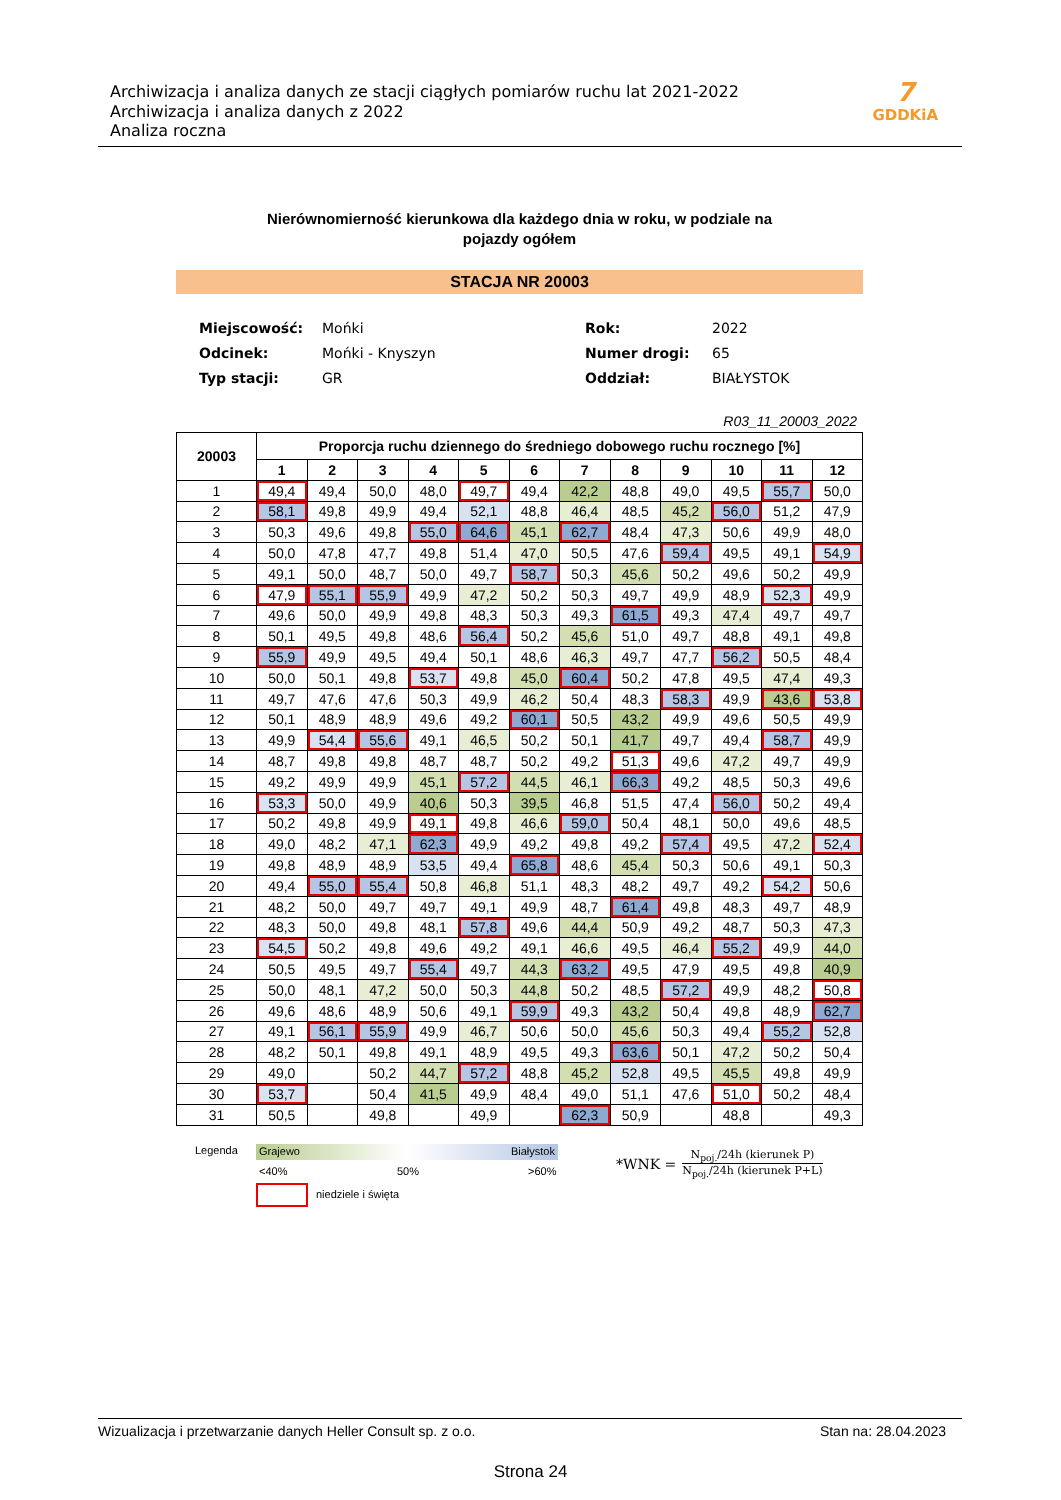Archiwizacja i analiza danych ze stacji ciągłych pomiarów ruchu lat 2021-2022
Archiwizacja i analiza danych z 2022
Analiza roczna
7
GDDKiA
Nierównomierność kierunkowa dla każdego dnia w roku, w podziale na
pojazdy ogółem
STACJA NR 20003
| Miejscowość: | Mońki | Rok: | 2022 |
| Odcinek: | Mońki - Knyszyn | Numer drogi: | 65 |
| Typ stacji: | GR | Oddział: | BIAŁYSTOK |
R03_11_20003_2022
| 20003 | Proporcja ruchu dziennego do średniego dobowego ruchu rocznego [%] | | | | | | | | | | | |
| --- | --- | --- | --- | --- | --- | --- | --- | --- | --- | --- | --- | --- |
| | 1 | 2 | 3 | 4 | 5 | 6 | 7 | 8 | 9 | 10 | 11 | 12 |
| 1 | 49,4 | 49,4 | 50,0 | 48,0 | 49,7 | 49,4 | 42,2 | 48,8 | 49,0 | 49,5 | 55,7 | 50,0 |
| 2 | 58,1 | 49,8 | 49,9 | 49,4 | 52,1 | 48,8 | 46,4 | 48,5 | 45,2 | 56,0 | 51,2 | 47,9 |
| 3 | 50,3 | 49,6 | 49,8 | 55,0 | 64,6 | 45,1 | 62,7 | 48,4 | 47,3 | 50,6 | 49,9 | 48,0 |
| 4 | 50,0 | 47,8 | 47,7 | 49,8 | 51,4 | 47,0 | 50,5 | 47,6 | 59,4 | 49,5 | 49,1 | 54,9 |
| 5 | 49,1 | 50,0 | 48,7 | 50,0 | 49,7 | 58,7 | 50,3 | 45,6 | 50,2 | 49,6 | 50,2 | 49,9 |
| 6 | 47,9 | 55,1 | 55,9 | 49,9 | 47,2 | 50,2 | 50,3 | 49,7 | 49,9 | 48,9 | 52,3 | 49,9 |
| 7 | 49,6 | 50,0 | 49,9 | 49,8 | 48,3 | 50,3 | 49,3 | 61,5 | 49,3 | 47,4 | 49,7 | 49,7 |
| 8 | 50,1 | 49,5 | 49,8 | 48,6 | 56,4 | 50,2 | 45,6 | 51,0 | 49,7 | 48,8 | 49,1 | 49,8 |
| 9 | 55,9 | 49,9 | 49,5 | 49,4 | 50,1 | 48,6 | 46,3 | 49,7 | 47,7 | 56,2 | 50,5 | 48,4 |
| 10 | 50,0 | 50,1 | 49,8 | 53,7 | 49,8 | 45,0 | 60,4 | 50,2 | 47,8 | 49,5 | 47,4 | 49,3 |
| 11 | 49,7 | 47,6 | 47,6 | 50,3 | 49,9 | 46,2 | 50,4 | 48,3 | 58,3 | 49,9 | 43,6 | 53,8 |
| 12 | 50,1 | 48,9 | 48,9 | 49,6 | 49,2 | 60,1 | 50,5 | 43,2 | 49,9 | 49,6 | 50,5 | 49,9 |
| 13 | 49,9 | 54,4 | 55,6 | 49,1 | 46,5 | 50,2 | 50,1 | 41,7 | 49,7 | 49,4 | 58,7 | 49,9 |
| 14 | 48,7 | 49,8 | 49,8 | 48,7 | 48,7 | 50,2 | 49,2 | 51,3 | 49,6 | 47,2 | 49,7 | 49,9 |
| 15 | 49,2 | 49,9 | 49,9 | 45,1 | 57,2 | 44,5 | 46,1 | 66,3 | 49,2 | 48,5 | 50,3 | 49,6 |
| 16 | 53,3 | 50,0 | 49,9 | 40,6 | 50,3 | 39,5 | 46,8 | 51,5 | 47,4 | 56,0 | 50,2 | 49,4 |
| 17 | 50,2 | 49,8 | 49,9 | 49,1 | 49,8 | 46,6 | 59,0 | 50,4 | 48,1 | 50,0 | 49,6 | 48,5 |
| 18 | 49,0 | 48,2 | 47,1 | 62,3 | 49,9 | 49,2 | 49,8 | 49,2 | 57,4 | 49,5 | 47,2 | 52,4 |
| 19 | 49,8 | 48,9 | 48,9 | 53,5 | 49,4 | 65,8 | 48,6 | 45,4 | 50,3 | 50,6 | 49,1 | 50,3 |
| 20 | 49,4 | 55,0 | 55,4 | 50,8 | 46,8 | 51,1 | 48,3 | 48,2 | 49,7 | 49,2 | 54,2 | 50,6 |
| 21 | 48,2 | 50,0 | 49,7 | 49,7 | 49,1 | 49,9 | 48,7 | 61,4 | 49,8 | 48,3 | 49,7 | 48,9 |
| 22 | 48,3 | 50,0 | 49,8 | 48,1 | 57,8 | 49,6 | 44,4 | 50,9 | 49,2 | 48,7 | 50,3 | 47,3 |
| 23 | 54,5 | 50,2 | 49,8 | 49,6 | 49,2 | 49,1 | 46,6 | 49,5 | 46,4 | 55,2 | 49,9 | 44,0 |
| 24 | 50,5 | 49,5 | 49,7 | 55,4 | 49,7 | 44,3 | 63,2 | 49,5 | 47,9 | 49,5 | 49,8 | 40,9 |
| 25 | 50,0 | 48,1 | 47,2 | 50,0 | 50,3 | 44,8 | 50,2 | 48,5 | 57,2 | 49,9 | 48,2 | 50,8 |
| 26 | 49,6 | 48,6 | 48,9 | 50,6 | 49,1 | 59,9 | 49,3 | 43,2 | 50,4 | 49,8 | 48,9 | 62,7 |
| 27 | 49,1 | 56,1 | 55,9 | 49,9 | 46,7 | 50,6 | 50,0 | 45,6 | 50,3 | 49,4 | 55,2 | 52,8 |
| 28 | 48,2 | 50,1 | 49,8 | 49,1 | 48,9 | 49,5 | 49,3 | 63,6 | 50,1 | 47,2 | 50,2 | 50,4 |
| 29 | 49,0 | | 50,2 | 44,7 | 57,2 | 48,8 | 45,2 | 52,8 | 49,5 | 45,5 | 49,8 | 49,9 |
| 30 | 53,7 | | 50,4 | 41,5 | 49,9 | 48,4 | 49,0 | 51,1 | 47,6 | 51,0 | 50,2 | 48,4 |
| 31 | 50,5 | | 49,8 | | 49,9 | | 62,3 | 50,9 | | 48,8 | | 49,3 |
Legenda Grajewo Białystok
<40% 50% >60%
niedziele i święta
*WNK =
N<sub>poj.</sub>/24h (kierunek P)
N<sub>poj.</sub>/24h (kierunek P+L)
Wizualizacja i przetwarzanie danych Heller Consult sp. z o.o. Stan na: 28.04.2023
Strona 24